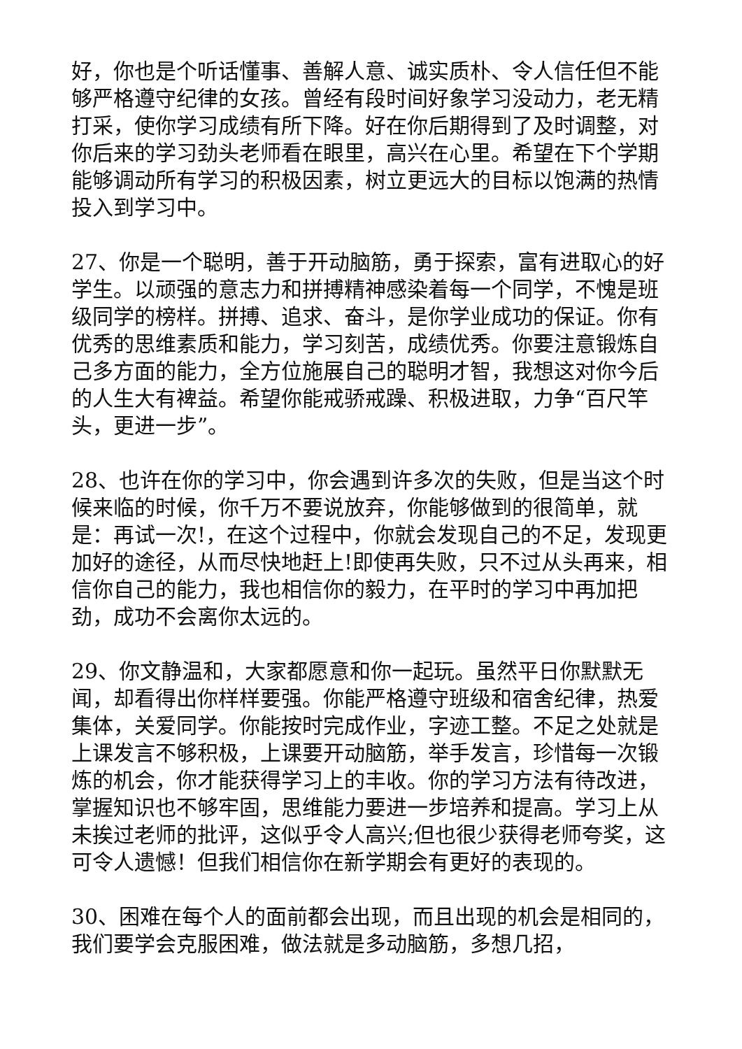好，你也是个听话懂事、善解人意、诚实质朴、令人信任但不能够严格遵守纪律的女孩。曾经有段时间好象学习没动力，老无精打采，使你学习成绩有所下降。好在你后期得到了及时调整，对你后来的学习劲头老师看在眼里，高兴在心里。希望在下个学期能够调动所有学习的积极因素，树立更远大的目标以饱满的热情投入到学习中。
27、你是一个聪明，善于开动脑筋，勇于探索，富有进取心的好学生。以顽强的意志力和拼搏精神感染着每一个同学，不愧是班级同学的榜样。拼搏、追求、奋斗，是你学业成功的保证。你有优秀的思维素质和能力，学习刻苦，成绩优秀。你要注意锻炼自己多方面的能力，全方位施展自己的聪明才智，我想这对你今后的人生大有裨益。希望你能戒骄戒躁、积极进取，力争“百尺竿头，更进一步”。
28、也许在你的学习中，你会遇到许多次的失败，但是当这个时候来临的时候，你千万不要说放弃，你能够做到的很简单，就是：再试一次!，在这个过程中，你就会发现自己的不足，发现更加好的途径，从而尽快地赶上!即使再失败，只不过从头再来，相信你自己的能力，我也相信你的毅力，在平时的学习中再加把劲，成功不会离你太远的。
29、你文静温和，大家都愿意和你一起玩。虽然平日你默默无闻，却看得出你样样要强。你能严格遵守班级和宿舍纪律，热爱集体，关爱同学。你能按时完成作业，字迹工整。不足之处就是上课发言不够积极，上课要开动脑筋，举手发言，珍惜每一次锻炼的机会，你才能获得学习上的丰收。你的学习方法有待改进，掌握知识也不够牢固，思维能力要进一步培养和提高。学习上从未挨过老师的批评，这似乎令人高兴;但也很少获得老师夸奖，这可令人遗憾！但我们相信你在新学期会有更好的表现的。
30、困难在每个人的面前都会出现，而且出现的机会是相同的，我们要学会克服困难，做法就是多动脑筋，多想几招，